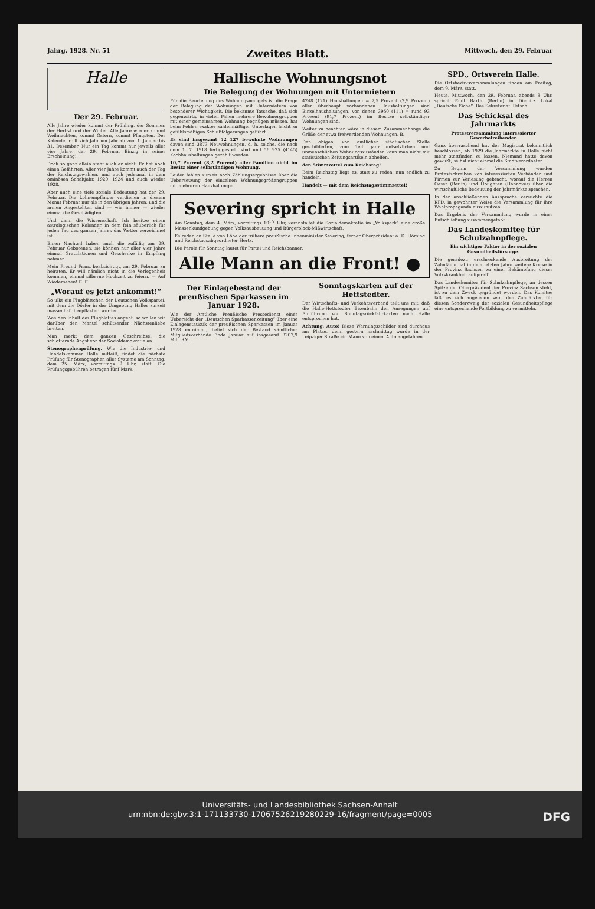Jahrg. 1928. Nr. 51 Zweites Blatt. Mittwoch, den 29. Februar
Halle
Der 29. Februar.
Alle Jahre wieder kommt der Frühling, der Sommer, der Herbst und der Winter. Alle Jahre wieder kommt Weihnachten, kommt Ostern, kommt Pfingsten. Der Kalender rollt sich Jahr um Jahr ab vom 1. Januar bis 31. Dezember. Nur ein Tag kommt nur jeweils aller vier Jahre, der 29. Februar. Einzig in seiner Erscheinung!
Doch so ganz allein steht auch er nicht. Er hat noch einen Gefährten. Aller vier Jahre kommt auch der Tag der Reichstagswahlen, und auch jedesmal in dem ominösen Schaltjahr. 1920, 1924 und auch wieder 1928.
Aber auch eine tiefe soziale Bedeutung hat der 29. Februar. Die Lohnempfänger verdienen in diesem Monat Februar nur als in den übrigen Jahren; und die armen Angestellten sind — wie immer — wieder einmal die Geschädigten.
Und dann die Wissenschaft. Ich besitze einen astrologischen Kalender, in dem fein säuberlich für jeden Tag des ganzen Jahres das Wetter verzeichnet ist.
Einen Nachteil haben auch die zufällig am 29. Februar Geborenen: sie können nur aller vier Jahre einmal Gratulationen und Geschenke in Empfang nehmen.
Mein Freund Franz beabsichtigt, am 29. Februar zu heiraten. Er will nämlich nicht in die Verlegenheit kommen, einmal silberne Hochzeit zu feiern. — Auf Wiedersehen! E. F.
„Worauf es jetzt ankommt!“
So ulkt ein Flugblättchen der Deutschen Volkspartei, mit dem die Dörfer in der Umgebung Halles zurzeit massenhaft beepflastert werden.
Was den Inhalt des Flugblattes angeht, so wollen wir darüber den Mantel schützender Nächstenliebe breiten.
Man merkt dem ganzen Geschreibsel die schlotternde Angst vor der Sozialdemokratie an.
Stenographenprüfung. Wie die Industrie- und Handelskammer Halle mitteilt, findet die nächste Prüfung für Stenographen aller Systeme am Sonntag, dem 25. März, vormittags 9 Uhr, statt. Die Prüfungsgebühren betragen fünf Mark.
Hallische Wohnungsnot
Die Belegung der Wohnungen mit Untermietern
Für die Beurteilung des Wohnungsmangels ist die Frage der Belegung der Wohnungen mit Untermietern von besonderer Wichtigkeit. Die bekannte Tatsache, daß sich gegenwärtig in vielen Fällen mehrere Bewohnergruppen mit einer gemeinsamen Wohnung begnügen müssen, hat beim Fehlen exakter zahlenmäßiger Unterlagen leicht zu gefühlsmäßigen Schlußfolgerungen geführt.
Es sind insgesamt 52 127 bewohnte Wohnungen davon sind 3873 Neuwohnungen, d. h. solche, die nach dem 1. 7. 1918 fertiggestellt sind und 56 925 (4145) Kochhaushaltungen gezählt worden.
10,7 Prozent (8,2 Prozent) aller Familien nicht im Besitz einer selbständigen Wohnung.
Leider fehlen zurzeit noch Zählungsergebnisse über die Uebersetzung der einzelnen Wohnungsgrößengruppen mit mehreren Haushaltungen.
4248 (121) Haushaltungen = 7,5 Prozent (2,9 Prozent) aller überhaupt vorhandenen Haushaltungen sind Einzelhaushaltungen, von denen 3950 (111) = rund 93 Prozent (91,7 Prozent) im Besitze selbständiger Wohnungen sind.
Weiter zu beachten wäre in diesem Zusammenhange die Größe der etwa freiwerdenden Wohnungen. B.
Den obigen, von amtlicher städtischer Stelle geschilderten, zum Teil ganz entsetzlichen und unmenschlichen Wohnungszuständen kann man nicht mit statistischen Zeitungsartikeln abhelfen.
den Stimmzettel zum Reichstag!
Beim Reichstag liegt es, statt zu reden, nun endlich zu handeln.
Handelt — mit dem Reichstagsstimmzettel!
Severing spricht in Halle
Am Sonntag, dem 4. März, vormittags 10<sup>1/2</sup> Uhr, veranstaltet die Sozialdemokratie im „Volkspark“ eine große Massenkundgebung gegen Volksausbeutung und Bürgerblock-Mißwirtschaft.
Es reden an Stelle von Löbe der frühere preußische Innenminister Severing, ferner Oberpräsident a. D. Hörsing und Reichstagsabgeordneter Hertz.
Die Parole für Sonntag lautet für Partei und Reichsbanner:
Alle Mann an die Front! ●
Der Einlagebestand der preußischen Sparkassen im Januar 1928.
Wie der Amtliche Preußische Pressedienst einer Uebersicht der „Deutschen Sparkassenzeitung“ über eine Einlagenstatistik der preußischen Sparkassen im Januar 1928 entnimmt, belief sich der Bestand sämtlicher Mitgliedsverbände Ende Januar auf insgesamt 3207,9 Mill. RM.
Sonntagskarten auf der Hettstedter.
Der Wirtschafts- und Verkehrsverband teilt uns mit, daß die Halle-Hettstedter Eisenbahn den Anregungen auf Einführung von Sonntagsrückfahrkarten nach Halle entsprochen hat.
Achtung, Auto! Diese Warnungsschilder sind durchaus am Platze, denn gestern nachmittag wurde in der Leipziger Straße ein Mann von einem Auto angefahren.
SPD., Ortsverein Halle.
Die Ortsbezirksversammlungen finden am Freitag, dem 9. März, statt.
Heute, Mittwoch, den 29. Februar, abends 8 Uhr, spricht Emil Barth (Berlin) in Diemitz Lokal „Deutsche Eiche“. Das Sekretariat. Petsch.
Das Schicksal des Jahrmarkts
Protestversammlung interessierter Gewerbetreibender.
Ganz überraschend hat der Magistrat bekanntlich beschlossen, ab 1929 die Jahrmärkte in Halle nicht mehr stattfinden zu lassen. Niemand hatte davon gewußt, selbst nicht einmal die Stadtverordneten.
Zu Beginn der Versammlung wurden Protestschreiben von interessierten Verbänden und Firmen zur Verlesung gebracht, worauf die Herren Oeser (Berlin) und Houghten (Hannover) über die wirtschaftliche Bedeutung der Jahrmärkte sprachen.
In der anschließenden Aussprache versuchte die KPD. in gewohnter Weise die Versammlung für ihre Wahlpropaganda auszunutzen.
Das Ergebnis der Versammlung wurde in einer Entschließung zusammengefaßt.
Das Landeskomitee für Schulzahnpflege.
Ein wichtiger Faktor in der sozialen Gesundheitsfürsorge.
Die geradezu erschreckende Ausbreitung der Zahnfäule hat in dem letzten Jahre weitere Kreise in der Provinz Sachsen zu einer Bekämpfung dieser Volkskrankheit aufgerafft.
Das Landeskomitee für Schulzahnpflege, an dessen Spitze der Oberpräsident der Provinz Sachsen steht, ist zu dem Zweck gegründet worden. Das Komitee läßt es sich angelegen sein, den Zahnärzten für diesen Sonderzweig der sozialen Gesundheitspflege eine entsprechende Fortbildung zu vermitteln.
Universitäts- und Landesbibliothek Sachsen-Anhalt
urn:nbn:de:gbv:3:1-171133730-1706752621928022​9-16/fragment/page=0005 DFG